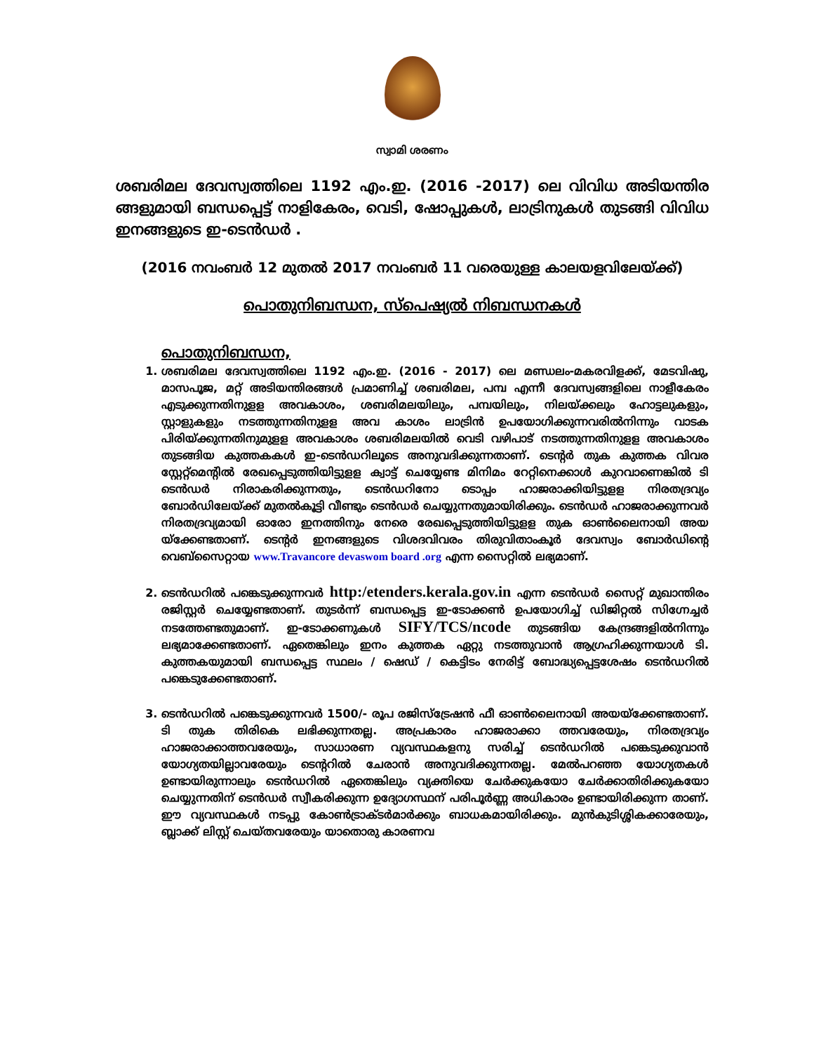സ്വാമി ശരണം
ശബരിമല ദേവസ്വത്തിലെ 1192 എം.ഇ. (2016 -2017) ലെ വിവിധ അടിയന്തിര ങ്ങളുമായി ബന്ധപ്പെട്ട് നാളികേരം, വെടി, ഷോപ്പുകൾ, ലാട്രിനുകൾ തുടങ്ങി വിവിധ ഇനങ്ങളുടെ ഇ-ടെൻഡർ .
(2016 നവംബർ 12 മുതൽ 2017 നവംബർ 11 വരെയുള്ള കാലയളവിലേയ്ക്ക്)
പൊതുനിബന്ധന, സ്പെഷ്യൽ നിബന്ധനകൾ
പൊതുനിബന്ധന,
1. ശബരിമല ദേവസ്വത്തിലെ 1192 എം.ഇ. (2016 - 2017) ലെ മണ്ഡലം-മകരവിളക്ക്, മേടവിഷു, മാസപൂജ, മറ്റ് അടിയന്തിരങ്ങൾ പ്രമാണിച്ച് ശബരിമല, പമ്പ എന്നീ ദേവസ്വങ്ങളിലെ നാളീകേരം എടുക്കുന്നതിനുളള അവകാശം, ശബരിമലയിലും, പമ്പയിലും, നിലയ്ക്കലും ഹോട്ടലുകളും, സ്റ്റാളുകളും നടത്തുന്നതിനുളള അവ കാശം ലാട്രിൻ ഉപയോഗിക്കുന്നവരിൽനിന്നും വാടക പിരിയ്ക്കുന്നതിനുമുളള അവകാശം ശബരിമലയിൽ വെടി വഴിപാട് നടത്തുന്നതിനുളള അവകാശം തുടങ്ങിയ കുത്തകകൾ ഇ-ടെൻഡറിലൂടെ അനുവദിക്കുന്നതാണ്. ടെന്റർ തുക കുത്തക വിവര സ്റ്റേറ്റ്മെന്റിൽ രേഖപ്പെടുത്തിയിട്ടുളള ക്വാട്ട് ചെയ്യേണ്ട മിനിമം റേറ്റിനെക്കാൾ കുറവാണെങ്കിൽ ടി ടെൻഡർ നിരാകരിക്കുന്നതും, ടെൻഡറിനോ ടൊപ്പം ഹാജരാക്കിയിട്ടുളള നിരതദ്രവ്യം ബോർഡിലേയ്ക്ക് മുതൽകൂട്ടി വീണ്ടും ടെൻഡർ ചെയ്യുന്നതുമായിരിക്കും. ടെൻഡർ ഹാജരാക്കുന്നവർ നിരതദ്രവ്യമായി ഓരോ ഇനത്തിനും നേരെ രേഖപ്പെടുത്തിയിട്ടുളള തുക ഓൺലൈനായി അയ യ്ക്കേണ്ടതാണ്. ടെന്റർ ഇനങ്ങളുടെ വിശദവിവരം തിരുവിതാംകൂർ ദേവസ്വം ബോർഡിന്റെ വെബ്സൈറ്റായ www.Travancore devaswom board .org എന്ന സൈറ്റിൽ ലഭ്യമാണ്.
2. ടെൻഡറിൽ പങ്കെടുക്കുന്നവർ http:/etenders.kerala.gov.in എന്ന ടെൻഡർ സൈറ്റ് മുഖാന്തിരം രജിസ്റ്റർ ചെയ്യേണ്ടതാണ്. തുടർന്ന് ബന്ധപ്പെട്ട ഇ-ടോക്കൺ ഉപയോഗിച്ച് ഡിജിറ്റൽ സിഗ്നേച്ചർ നടത്തേണ്ടതുമാണ്. ഇ-ടോക്കണുകൾ SIFY/TCS/ncode തുടങ്ങിയ കേന്ദ്രങ്ങളിൽനിന്നും ലഭ്യമാക്കേണ്ടതാണ്. ഏതെങ്കിലും ഇനം കുത്തക ഏറ്റു നടത്തുവാൻ ആഗ്രഹിക്കുന്നയാൾ ടി. കുത്തകയുമായി ബന്ധപ്പെട്ട സ്ഥലം / ഷെഡ് / കെട്ടിടം നേരിട്ട് ബോദ്ധ്യപ്പെട്ടശേഷം ടെൻഡറിൽ പങ്കെടുക്കേണ്ടതാണ്.
3. ടെൻഡറിൽ പങ്കെടുക്കുന്നവർ 1500/- രൂപ രജിസ്ട്രേഷൻ ഫീ ഓൺലൈനായി അയയ്ക്കേണ്ടതാണ്. ടി തുക തിരികെ ലഭിക്കുന്നതല്ല. അപ്രകാരം ഹാജരാക്കാ ത്തവരേയും, നിരതദ്രവ്യം ഹാജരാക്കാത്തവരേയും, സാധാരണ വ്യവസ്ഥകളനു സരിച്ച് ടെൻഡറിൽ പങ്കെടുക്കുവാൻ യോഗ്യതയില്ലാവരേയും ടെന്ററിൽ ചേരാൻ അനുവദിക്കുന്നതല്ല. മേൽപറഞ്ഞ യോഗ്യതകൾ ഉണ്ടായിരുന്നാലും ടെൻഡറിൽ ഏതെങ്കിലും വ്യക്തിയെ ചേർക്കുകയോ ചേർക്കാതിരിക്കുകയോ ചെയ്യുന്നതിന് ടെൻഡർ സ്വീകരിക്കുന്ന ഉദ്യോഗസ്ഥന് പരിപൂർണ്ണ അധികാരം ഉണ്ടായിരിക്കുന്ന താണ്. ഈ വ്യവസ്ഥകൾ നടപ്പു കോൺട്രാക്ടർമാർക്കും ബാധകമായിരിക്കും. മുൻകുടിശ്ശികക്കാരേയും, ബ്ലാക്ക് ലിസ്റ്റ് ചെയ്തവരേയും യാതൊരു കാരണവ